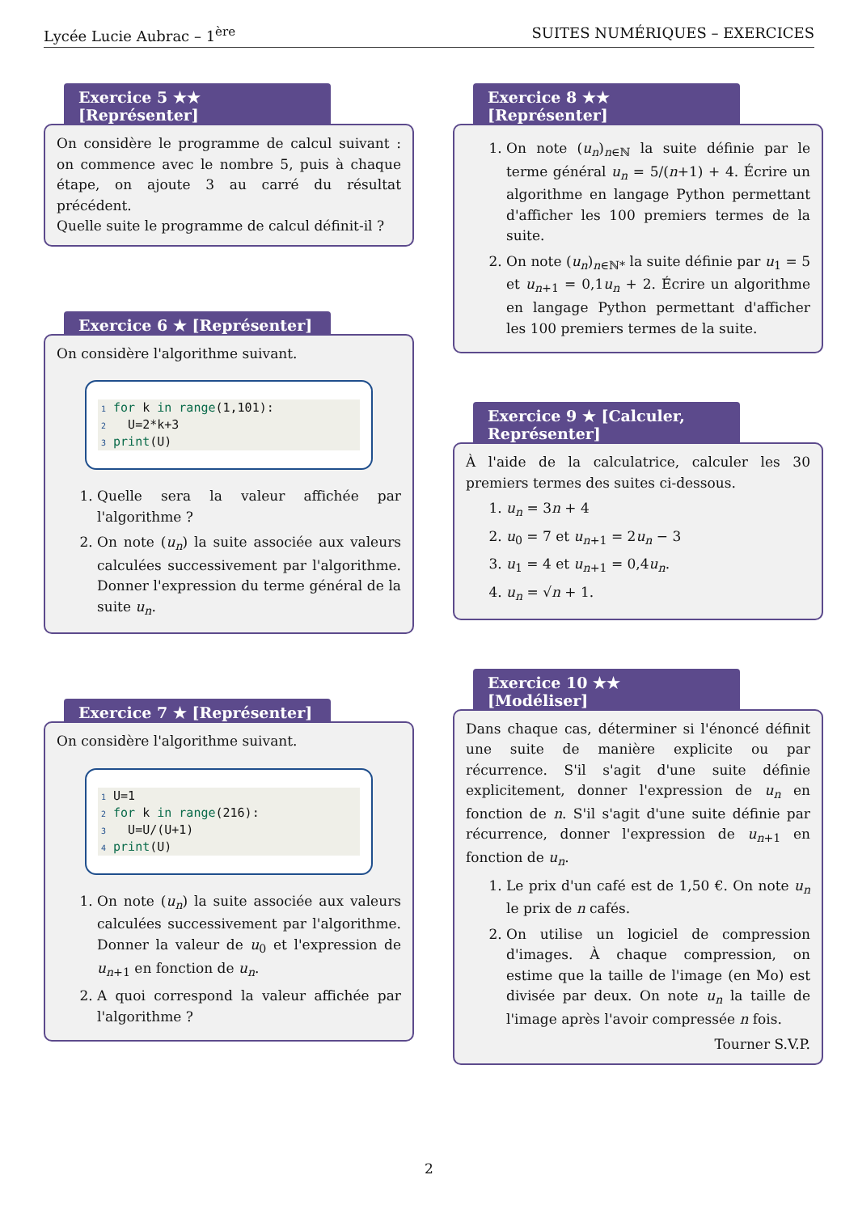Lycée Lucie Aubrac – 1<sup>ère</sup> SUITES NUMÉRIQUES – EXERCICES
Exercice 5 ★★ [Représenter]
On considère le programme de calcul suivant : on commence avec le nombre 5, puis à chaque étape, on ajoute 3 au carré du résultat précédent.
Quelle suite le programme de calcul définit-il ?
Exercice 6 ★ [Représenter]
On considère l'algorithme suivant.
1 for k in range(1,101):
2   U=2*k+3
3 print(U)
1. Quelle sera la valeur affichée par l'algorithme ?
2. On note (u<sub>n</sub>) la suite associée aux valeurs calculées successivement par l'algorithme. Donner l'expression du terme général de la suite u<sub>n</sub>.
Exercice 7 ★ [Représenter]
On considère l'algorithme suivant.
1 U=1
2 for k in range(216):
3   U=U/(U+1)
4 print(U)
1. On note (u<sub>n</sub>) la suite associée aux valeurs calculées successivement par l'algorithme. Donner la valeur de u<sub>0</sub> et l'expression de u<sub>n+1</sub> en fonction de u<sub>n</sub>.
2. A quoi correspond la valeur affichée par l'algorithme ?
Exercice 8 ★★ [Représenter]
1. On note (u<sub>n</sub>)<sub>n∈ℕ</sub> la suite définie par le terme général u<sub>n</sub> = 5/(n+1) + 4. Écrire un algorithme en langage Python permettant d'afficher les 100 premiers termes de la suite.
2. On note (u<sub>n</sub>)<sub>n∈ℕ*</sub> la suite définie par u<sub>1</sub> = 5 et u<sub>n+1</sub> = 0,1u<sub>n</sub> + 2. Écrire un algorithme en langage Python permettant d'afficher les 100 premiers termes de la suite.
Exercice 9 ★ [Calculer, Représenter]
À l'aide de la calculatrice, calculer les 30 premiers termes des suites ci-dessous.
1. u<sub>n</sub> = 3n + 4
2. u<sub>0</sub> = 7 et u<sub>n+1</sub> = 2u<sub>n</sub> − 3
3. u<sub>1</sub> = 4 et u<sub>n+1</sub> = 0,4u<sub>n</sub>.
4. u<sub>n</sub> = √n + 1.
Exercice 10 ★★ [Modéliser]
Dans chaque cas, déterminer si l'énoncé définit une suite de manière explicite ou par récurrence. S'il s'agit d'une suite définie explicitement, donner l'expression de u<sub>n</sub> en fonction de n. S'il s'agit d'une suite définie par récurrence, donner l'expression de u<sub>n+1</sub> en fonction de u<sub>n</sub>.
1. Le prix d'un café est de 1,50 €. On note u<sub>n</sub> le prix de n cafés.
2. On utilise un logiciel de compression d'images. À chaque compression, on estime que la taille de l'image (en Mo) est divisée par deux. On note u<sub>n</sub> la taille de l'image après l'avoir compressée n fois.
Tourner S.V.P.
2